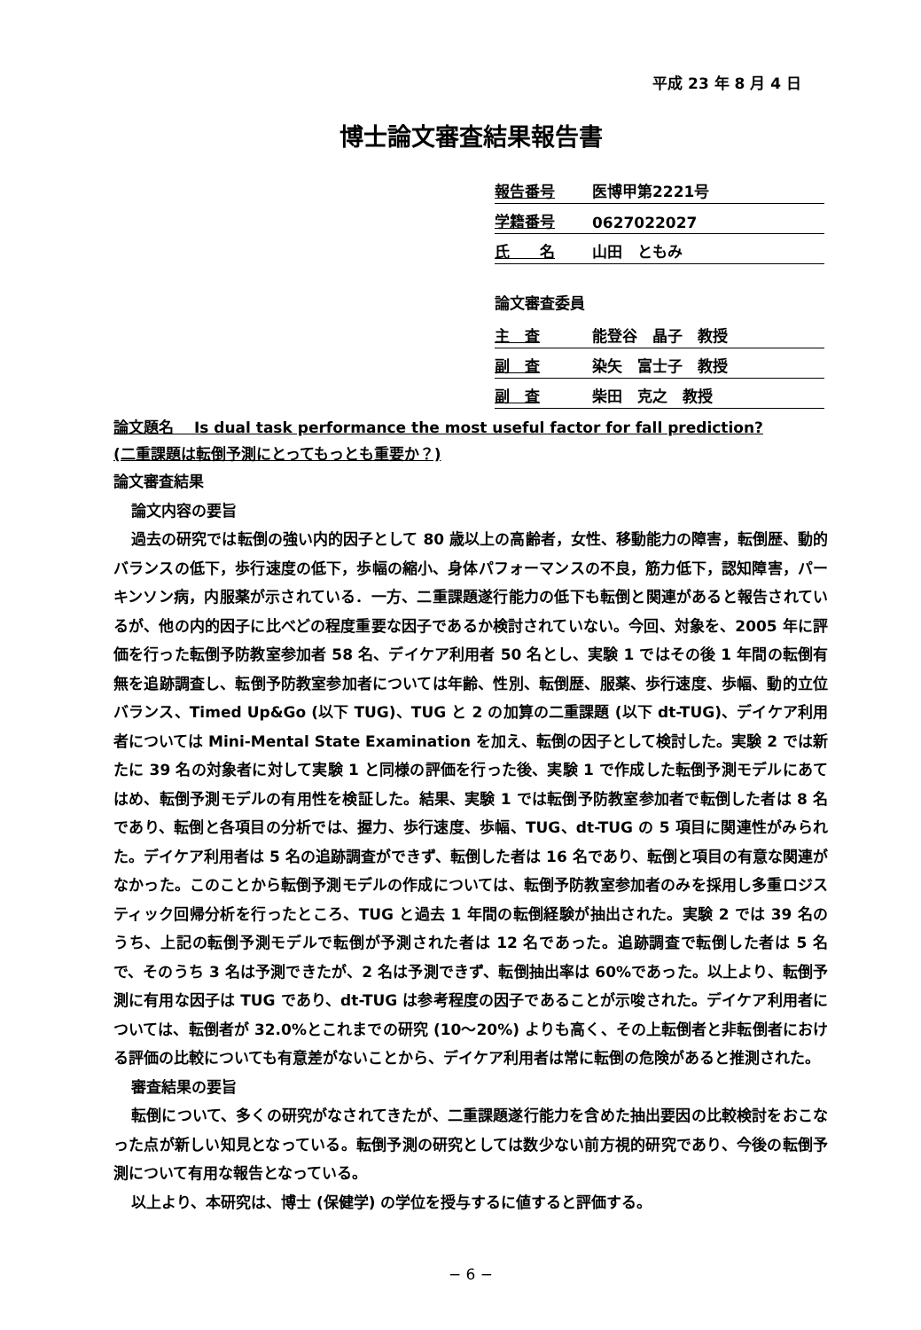平成 23 年 8 月 4 日
博士論文審査結果報告書
報告番号 医博甲第2221号
学籍番号 0627022027
氏　　名 山田　ともみ
論文審査委員
主　査 能登谷　晶子　教授
副　査 染矢　富士子　教授
副　査 柴田　克之　教授
論文題名　 Is dual task performance the most useful factor for fall prediction?
(二重課題は転倒予測にとってもっとも重要か？)
論文審査結果
論文内容の要旨
過去の研究では転倒の強い内的因子として 80 歳以上の高齢者，女性、移動能力の障害，転倒歴、動的バランスの低下，歩行速度の低下，歩幅の縮小、身体パフォーマンスの不良，筋力低下，認知障害，パーキンソン病，内服薬が示されている．一方、二重課題遂行能力の低下も転倒と関連があると報告されているが、他の内的因子に比べどの程度重要な因子であるか検討されていない。今回、対象を、2005 年に評価を行った転倒予防教室参加者 58 名、デイケア利用者 50 名とし、実験 1 ではその後 1 年間の転倒有無を追跡調査し、転倒予防教室参加者については年齢、性別、転倒歴、服薬、歩行速度、歩幅、動的立位バランス、Timed Up&Go (以下 TUG)、TUG と 2 の加算の二重課題 (以下 dt-TUG)、デイケア利用者については Mini-Mental State Examination を加え、転倒の因子として検討した。実験 2 では新たに 39 名の対象者に対して実験 1 と同様の評価を行った後、実験 1 で作成した転倒予測モデルにあてはめ、転倒予測モデルの有用性を検証した。結果、実験 1 では転倒予防教室参加者で転倒した者は 8 名であり、転倒と各項目の分析では、握力、歩行速度、歩幅、TUG、dt-TUG の 5 項目に関連性がみられた。デイケア利用者は 5 名の追跡調査ができず、転倒した者は 16 名であり、転倒と項目の有意な関連がなかった。このことから転倒予測モデルの作成については、転倒予防教室参加者のみを採用し多重ロジスティック回帰分析を行ったところ、TUG と過去 1 年間の転倒経験が抽出された。実験 2 では 39 名のうち、上記の転倒予測モデルで転倒が予測された者は 12 名であった。追跡調査で転倒した者は 5 名で、そのうち 3 名は予測できたが、2 名は予測できず、転倒抽出率は 60%であった。以上より、転倒予測に有用な因子は TUG であり、dt-TUG は参考程度の因子であることが示唆された。デイケア利用者については、転倒者が 32.0%とこれまでの研究 (10～20%) よりも高く、その上転倒者と非転倒者における評価の比較についても有意差がないことから、デイケア利用者は常に転倒の危険があると推測された。
審査結果の要旨
転倒について、多くの研究がなされてきたが、二重課題遂行能力を含めた抽出要因の比較検討をおこなった点が新しい知見となっている。転倒予測の研究としては数少ない前方視的研究であり、今後の転倒予測について有用な報告となっている。
以上より、本研究は、博士 (保健学) の学位を授与するに値すると評価する。
− 6 −